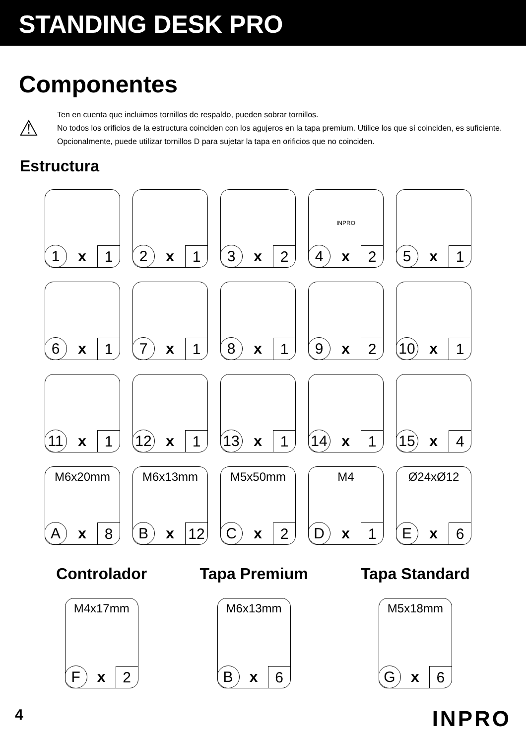STANDING DESK PRO
Componentes
⚠
Ten en cuenta que incluimos tornillos de respaldo, pueden sobrar tornillos.
No todos los orificios de la estructura coinciden con los agujeros en la tapa premium. Utilice los que sí coinciden, es suficiente. Opcionalmente, puede utilizar tornillos D para sujetar la tapa en orificios que no coinciden.
Estructura
1 x 1
2 x 1
3 x 2
INPRO
4 x 2
5 x 1
6 x 1
7 x 1
8 x 1
9 x 2
10 x 1
11 x 1
12 x 1
13 x 1
14 x 1
15 x 4
M6x20mm
Ax 8
M6x13mm
Bx 12
M5x50mm
Cx 2
M4
Dx 1
Ø24xØ12
Ex 6
Controlador
M4x17mm
Fx 2
Tapa Premium
M6x13mm
Bx 6
Tapa Standard
M5x18mm
Gx 6
4 INPRO